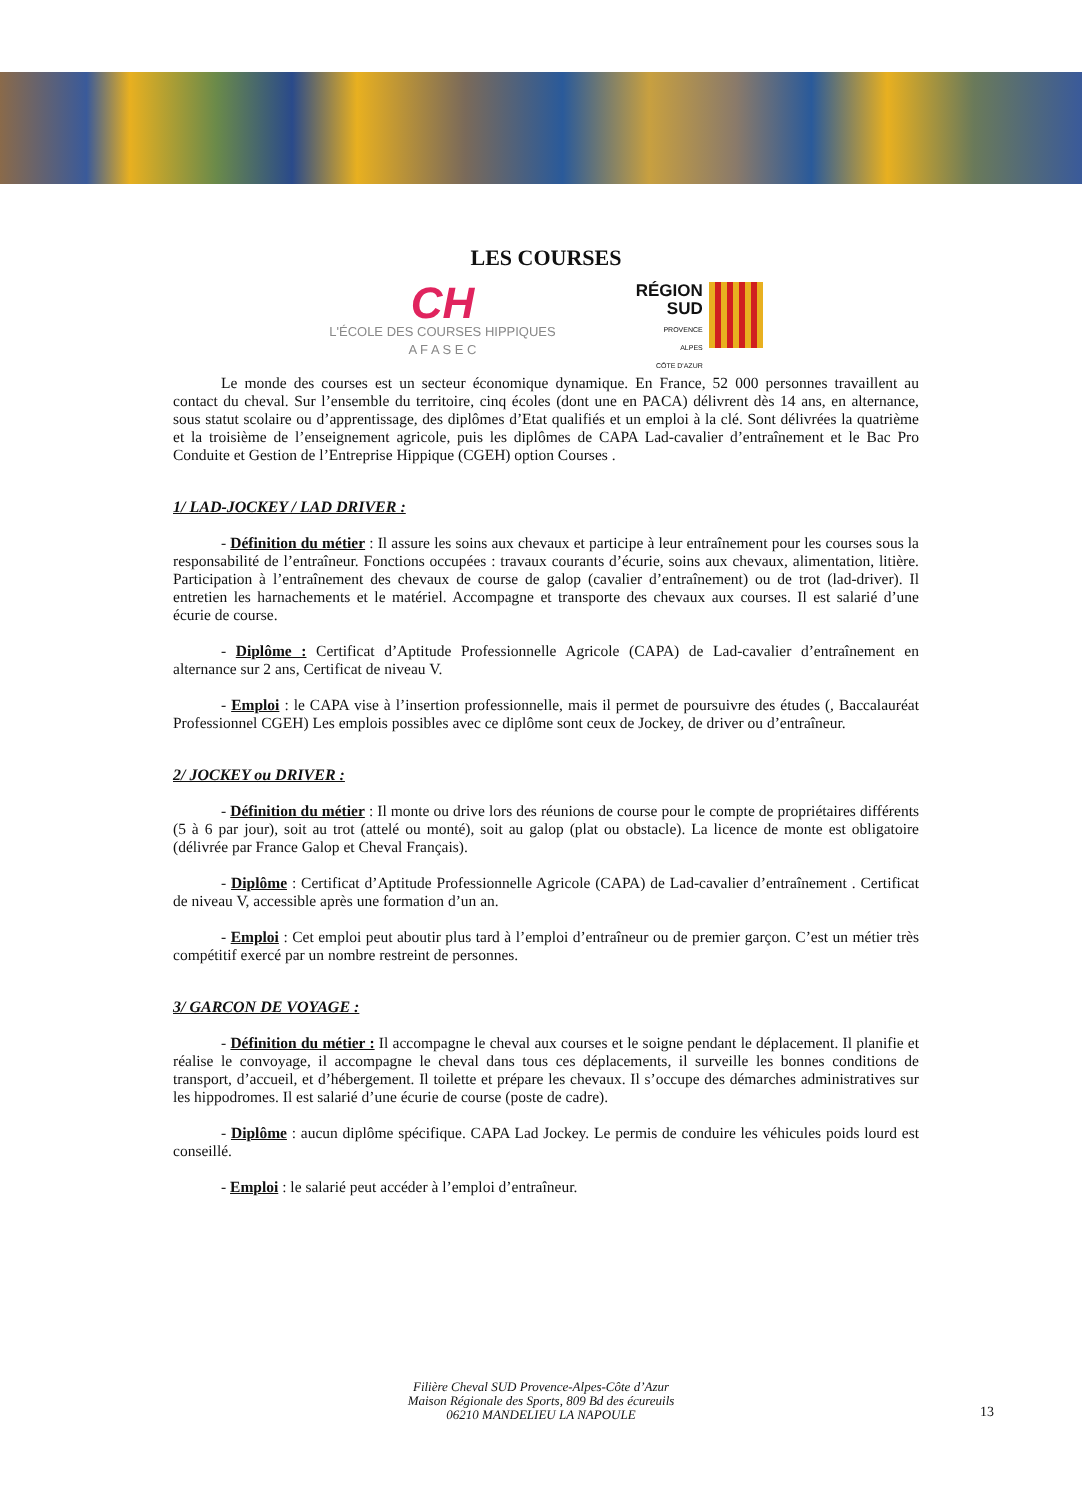LES COURSES
CH
L'ÉCOLE DES COURSES HIPPIQUES
A F A S E C
RÉGION
SUD
PROVENCE
ALPES
CÔTE D'AZUR
Le monde des courses est un secteur économique dynamique. En France, 52 000 personnes travaillent au contact du cheval. Sur l’ensemble du territoire, cinq écoles (dont une en PACA) délivrent dès 14 ans, en alternance, sous statut scolaire ou d’apprentissage, des diplômes d’Etat qualifiés et un emploi à la clé. Sont délivrées la quatrième et la troisième de l’enseignement agricole, puis les diplômes de CAPA Lad-cavalier d’entraînement et le Bac Pro Conduite et Gestion de l’Entreprise Hippique (CGEH) option Courses .
1/ LAD-JOCKEY / LAD DRIVER :
- Définition du métier : Il assure les soins aux chevaux et participe à leur entraînement pour les courses sous la responsabilité de l’entraîneur. Fonctions occupées : travaux courants d’écurie, soins aux chevaux, alimentation, litière. Participation à l’entraînement des chevaux de course de galop (cavalier d’entraînement) ou de trot (lad-driver). Il entretien les harnachements et le matériel. Accompagne et transporte des chevaux aux courses. Il est salarié d’une écurie de course.
- Diplôme : Certificat d’Aptitude Professionnelle Agricole (CAPA) de Lad-cavalier d’entraînement en alternance sur 2 ans, Certificat de niveau V.
- Emploi : le CAPA vise à l’insertion professionnelle, mais il permet de poursuivre des études (, Baccalauréat Professionnel CGEH) Les emplois possibles avec ce diplôme sont ceux de Jockey, de driver ou d’entraîneur.
2/ JOCKEY ou DRIVER :
- Définition du métier : Il monte ou drive lors des réunions de course pour le compte de propriétaires différents (5 à 6 par jour), soit au trot (attelé ou monté), soit au galop (plat ou obstacle). La licence de monte est obligatoire (délivrée par France Galop et Cheval Français).
- Diplôme : Certificat d’Aptitude Professionnelle Agricole (CAPA) de Lad-cavalier d’entraînement . Certificat de niveau V, accessible après une formation d’un an.
- Emploi : Cet emploi peut aboutir plus tard à l’emploi d’entraîneur ou de premier garçon. C’est un métier très compétitif exercé par un nombre restreint de personnes.
3/ GARCON DE VOYAGE :
- Définition du métier : Il accompagne le cheval aux courses et le soigne pendant le déplacement. Il planifie et réalise le convoyage, il accompagne le cheval dans tous ces déplacements, il surveille les bonnes conditions de transport, d’accueil, et d’hébergement. Il toilette et prépare les chevaux. Il s’occupe des démarches administratives sur les hippodromes. Il est salarié d’une écurie de course (poste de cadre).
- Diplôme : aucun diplôme spécifique. CAPA Lad Jockey. Le permis de conduire les véhicules poids lourd est conseillé.
- Emploi : le salarié peut accéder à l’emploi d’entraîneur.
Filière Cheval SUD Provence-Alpes-Côte d’Azur
Maison Régionale des Sports, 809 Bd des écureuils
06210 MANDELIEU LA NAPOULE
13